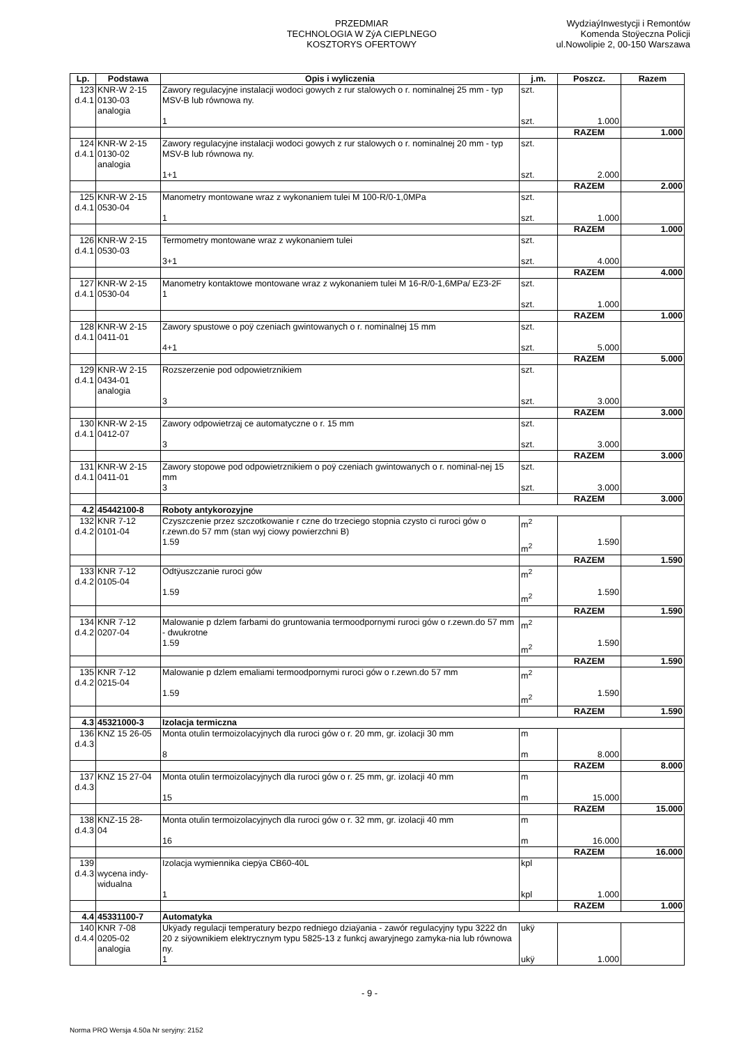PRZEDMIAR
TECHNOLOGIA W ZýA CIEPLNEGO
KOSZTORYS OFERTOWY
WydziaýInwestycji i Remontów
Komenda Stoÿeczna Policji
ul.Nowolipie 2, 00-150 Warszawa
| Lp. | Podstawa | Opis i wyliczenia | j.m. | Poszcz. | Razem |
| --- | --- | --- | --- | --- | --- |
| 123 d.4.1 | KNR-W 2-15 0130-03 analogia | Zawory regulacyjne instalacji wodoci gowych z rur stalowych o r. nominalnej 25 mm - typ MSV-B lub równowa ny. 1 | szt. szt. | 1.000 | |
| | | | | RAZEM | 1.000 |
| 124 d.4.1 | KNR-W 2-15 0130-02 analogia | Zawory regulacyjne instalacji wodoci gowych z rur stalowych o r. nominalnej 20 mm - typ MSV-B lub równowa ny. 1+1 | szt. szt. | 2.000 | |
| | | | | RAZEM | 2.000 |
| 125 d.4.1 | KNR-W 2-15 0530-04 | Manometry montowane wraz z wykonaniem tulei M 100-R/0-1,0MPa 1 | szt. szt. | 1.000 | |
| | | | | RAZEM | 1.000 |
| 126 d.4.1 | KNR-W 2-15 0530-03 | Termometry montowane wraz z wykonaniem tulei 3+1 | szt. szt. | 4.000 | |
| | | | | RAZEM | 4.000 |
| 127 d.4.1 | KNR-W 2-15 0530-04 | Manometry kontaktowe montowane wraz z wykonaniem tulei M 16-R/0-1,6MPa/ EZ3-2F 1 | szt. szt. | 1.000 | |
| | | | | RAZEM | 1.000 |
| 128 d.4.1 | KNR-W 2-15 0411-01 | Zawory spustowe o poÿ czeniach gwintowanych o r. nominalnej 15 mm 4+1 | szt. szt. | 5.000 | |
| | | | | RAZEM | 5.000 |
| 129 d.4.1 | KNR-W 2-15 0434-01 analogia | Rozszerzenie pod odpowietrznikiem 3 | szt. szt. | 3.000 | |
| | | | | RAZEM | 3.000 |
| 130 d.4.1 | KNR-W 2-15 0412-07 | Zawory odpowietrzaj ce automatyczne o r. 15 mm 3 | szt. szt. | 3.000 | |
| | | | | RAZEM | 3.000 |
| 131 d.4.1 | KNR-W 2-15 0411-01 | Zawory stopowe pod odpowietrznikiem o poÿ czeniach gwintowanych o r. nominal-nej 15 mm 3 | szt. szt. | 3.000 | |
| | | | | RAZEM | 3.000 |
| 4.2 | 45442100-8 | Roboty antykorozyjne | | | |
| 132 d.4.2 | KNR 7-12 0101-04 | Czyszczenie przez szczotkowanie r czne do trzeciego stopnia czysto ci ruroci gów o r.zewn.do 57 mm (stan wyj ciowy powierzchni B) 1.59 | m<sup>2</sup> m<sup>2</sup> | 1.590 | |
| | | | | RAZEM | 1.590 |
| 133 d.4.2 | KNR 7-12 0105-04 | Odtÿuszczanie ruroci gów 1.59 | m<sup>2</sup> m<sup>2</sup> | 1.590 | |
| | | | | RAZEM | 1.590 |
| 134 d.4.2 | KNR 7-12 0207-04 | Malowanie p dzlem farbami do gruntowania termoodpornymi ruroci gów o r.zewn.do 57 mm - dwukrotne 1.59 | m<sup>2</sup> m<sup>2</sup> | 1.590 | |
| | | | | RAZEM | 1.590 |
| 135 d.4.2 | KNR 7-12 0215-04 | Malowanie p dzlem emaliami termoodpornymi ruroci gów o r.zewn.do 57 mm 1.59 | m<sup>2</sup> m<sup>2</sup> | 1.590 | |
| | | | | RAZEM | 1.590 |
| 4.3 | 45321000-3 | Izolacja termiczna | | | |
| 136 d.4.3 | KNZ 15 26-05 | Monta otulin termoizolacyjnych dla ruroci gów o r. 20 mm, gr. izolacji 30 mm 8 | m m | 8.000 | |
| | | | | RAZEM | 8.000 |
| 137 d.4.3 | KNZ 15 27-04 | Monta otulin termoizolacyjnych dla ruroci gów o r. 25 mm, gr. izolacji 40 mm 15 | m m | 15.000 | |
| | | | | RAZEM | 15.000 |
| 138 d.4.3 | KNZ-15 28- 04 | Monta otulin termoizolacyjnych dla ruroci gów o r. 32 mm, gr. izolacji 40 mm 16 | m m | 16.000 | |
| | | | | RAZEM | 16.000 |
| 139 d.4.3 | wycena indy- widualna | Izolacja wymiennika ciepÿa CB60-40L 1 | kpl kpl | 1.000 | |
| | | | | RAZEM | 1.000 |
| 4.4 | 45331100-7 | Automatyka | | | |
| 140 d.4.4 | KNR 7-08 0205-02 analogia | Ukÿady regulacji temperatury bezpo redniego dziaÿania - zawór regulacyjny typu 3222 dn 20 z siÿownikiem elektrycznym typu 5825-13 z funkcj awaryjnego zamyka-nia lub równowa ny. 1 | ukÿ ukÿ | 1.000 | |
- 9 -
Norma PRO Wersja 4.50a Nr seryjny: 2152